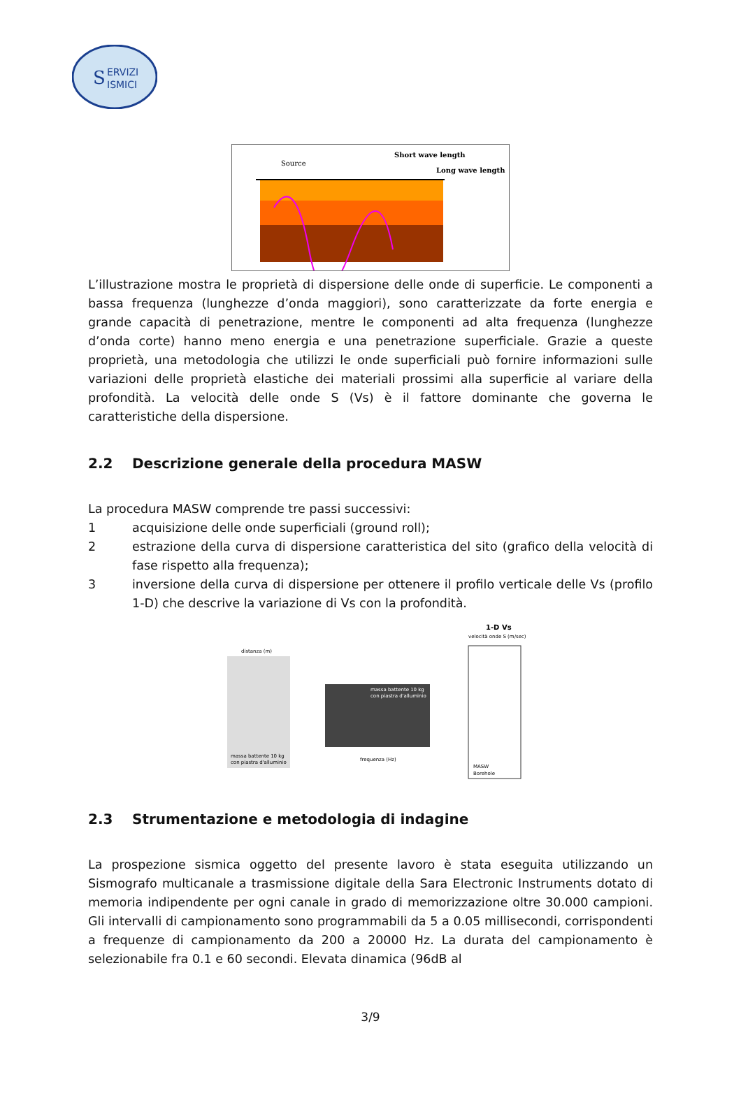S
ERVIZI
ISMICI
Source
Short wave length
Long wave length
L’illustrazione mostra le proprietà di dispersione delle onde di superficie. Le componenti a bassa frequenza (lunghezze d’onda maggiori), sono caratterizzate da forte energia e grande capacità di penetrazione, mentre le componenti ad alta frequenza (lunghezze d’onda corte) hanno meno energia e una penetrazione superficiale. Grazie a queste proprietà, una metodologia che utilizzi le onde superficiali può fornire informazioni sulle variazioni delle proprietà elastiche dei materiali prossimi alla superficie al variare della profondità. La velocità delle onde S (Vs) è il fattore dominante che governa le caratteristiche della dispersione.
2.2 Descrizione generale della procedura MASW
La procedura MASW comprende tre passi successivi:
1 acquisizione delle onde superficiali (ground roll);
2 estrazione della curva di dispersione caratteristica del sito (grafico della velocità di fase rispetto alla frequenza);
3 inversione della curva di dispersione per ottenere il profilo verticale delle Vs (profilo 1-D) che descrive la variazione di Vs con la profondità.
distanza (m)
massa battente 10 kg
con piastra d'alluminio
massa battente 10 kg
con piastra d'alluminio
frequenza (Hz)
1-D Vs
velocità onde S (m/sec)
MASW
Borehole
2.3 Strumentazione e metodologia di indagine
La prospezione sismica oggetto del presente lavoro è stata eseguita utilizzando un Sismografo multicanale a trasmissione digitale della Sara Electronic Instruments dotato di memoria indipendente per ogni canale in grado di memorizzazione oltre 30.000 campioni. Gli intervalli di campionamento sono programmabili da 5 a 0.05 millisecondi, corrispondenti a frequenze di campionamento da 200 a 20000 Hz. La durata del campionamento è selezionabile fra 0.1 e 60 secondi. Elevata dinamica (96dB al
3/9